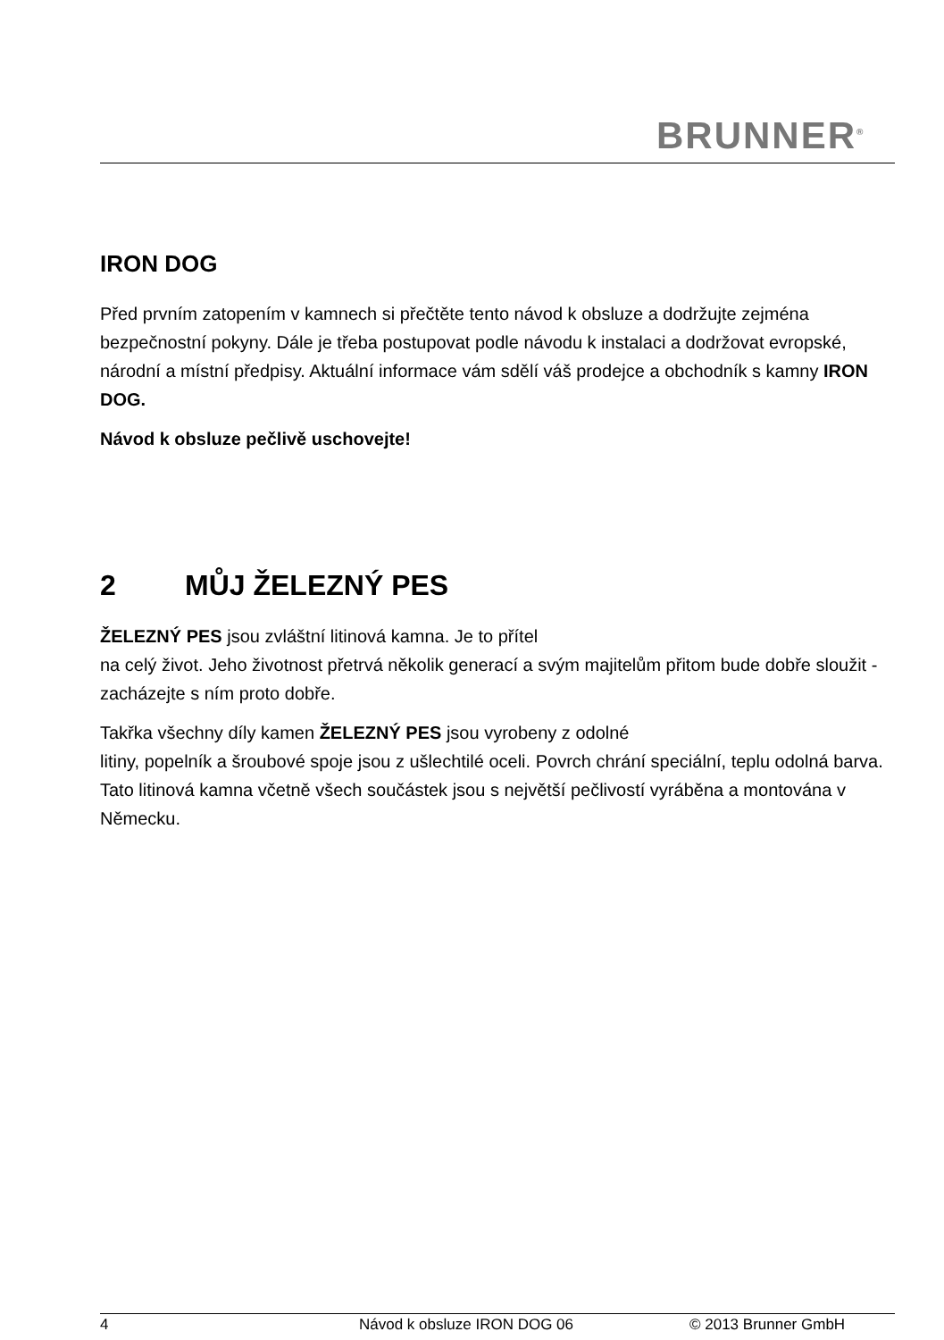BRUNNER<sup>®</sup>
IRON DOG
Před prvním zatopením v kamnech si přečtěte tento návod k obsluze a do­držujte zejména bezpečnostní pokyny. Dále je třeba postupovat podle ná­vodu k instalaci a dodržovat evropské, národní a místní předpisy. Aktuální informace vám sdělí váš prodejce a obchodník s kamny IRON DOG.
Návod k obsluze pečlivě uschovejte!
2 MŮJ ŽELEZNÝ PES
ŽELEZNÝ PES jsou zvláštní litinová kamna. Je to přítel
na celý život. Jeho životnost přetrvá několik generací a svým majitelům při­tom bude dobře sloužit - zacházejte s ním proto dobře.
Takřka všechny díly kamen ŽELEZNÝ PES jsou vyrobeny z odolné
litiny, popelník a šroubové spoje jsou z ušlechtilé oceli. Povrch chrání spe­ciální, teplu odolná barva. Tato litinová kamna včetně všech součástek jsou s největší pečlivostí vyráběna a montována v Německu.
4 Návod k obsluze IRON DOG 06 © 2013 Brunner GmbH